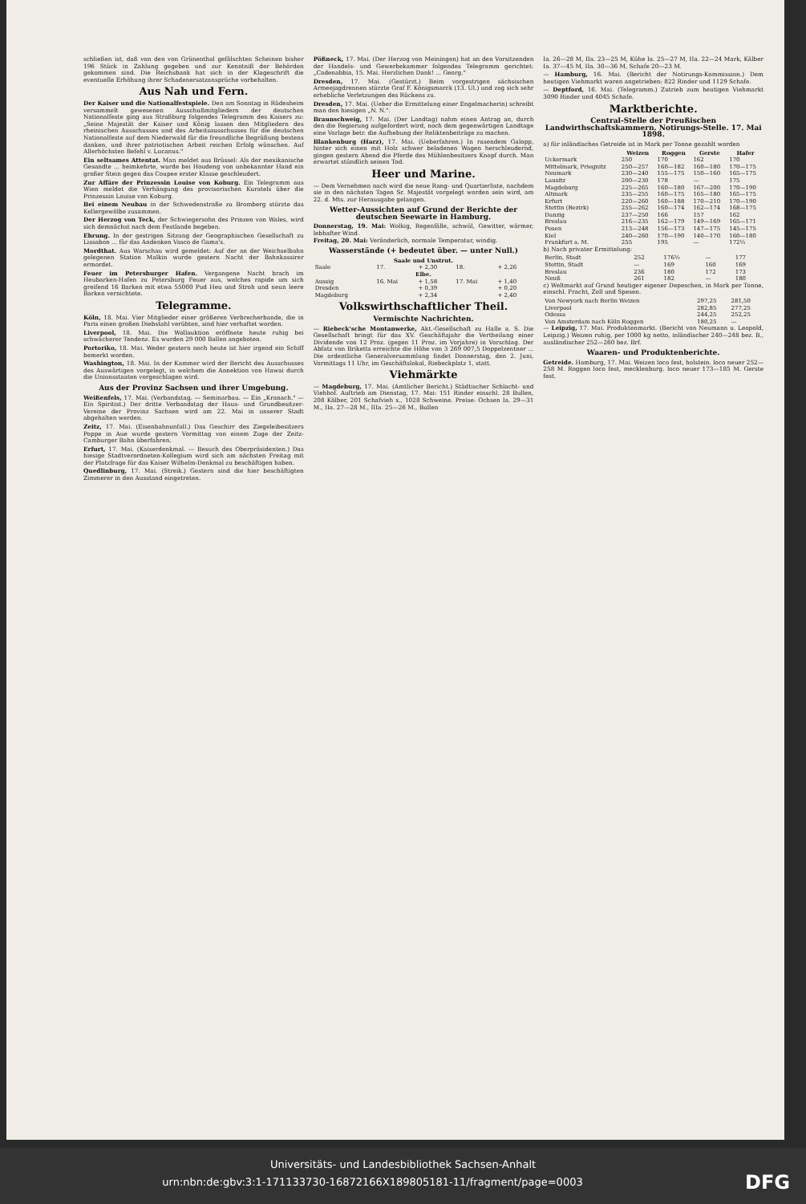schließen ist, daß von den von Grünenthal gefälschten Scheinen bisher 196 Stück in Zahlung gegeben und zur Kenntniß der Behörden gekommen sind. Die Reichsbank hat sich in der Klageschrift die eventuelle Erhöhung ihrer Schadenersatzansprüche vorbehalten.
Aus Nah und Fern.
Der Kaiser und die Nationalfestspiele. Den am Sonntag in Rüdesheim versammelt gewesenen Ausschußmitgliedern der deutschen Nationalfeste ging aus Straßburg folgendes Telegramm des Kaisers zu: „Seine Majestät der Kaiser und König lassen den Mitgliedern des rheinischen Ausschusses und des Arbeitsausschusses für die deutschen Nationalfeste auf dem Niederwald für die freundliche Begrüßung bestens danken, und ihrer patriotischen Arbeit reichen Erfolg wünschen. Auf Allerhöchsten Befehl v. Lucanus."
Ein seltsames Attentat. Man meldet aus Brüssel: Als der mexikanische Gesandte ... heimkehrte, wurde bei Houdeng von unbekannter Hand ein großer Stein gegen das Coupee erster Klasse geschleudert.
Zur Affäre der Prinzessin Louise von Koburg. Ein Telegramm aus Wien meldet die Verhängung des provisorischen Kuratels über die Prinzessin Louise von Koburg.
Bei einem Neubau in der Schwedenstraße zu Bromberg stürzte das Kellergewölbe zusammen.
Der Herzog von Teck, der Schwiegersohn des Prinzen von Wales, wird sich demnächst nach dem Festlande begeben.
Ehrung. In der gestrigen Sitzung der Geographischen Gesellschaft zu Lissabon ... für das Andenken Vasco de Gama's.
Mordthat. Aus Warschau wird gemeldet: Auf der an der Weichselbahn gelegenen Station Malkin wurde gestern Nacht der Bahnkassirer ermordet.
Feuer im Petersburger Hafen. Vergangene Nacht brach im Heubarken-Hafen zu Petersburg Feuer aus, welches rapide um sich greifend 16 Barken mit etwa 55000 Pud Heu und Stroh und neun leere Barken vernichtete.
Telegramme.
Köln, 18. Mai. Vier Mitglieder einer größeren Verbrecherbande, die in Paris einen großen Diebstahl verübten, sind hier verhaftet worden.
Liverpool, 18. Mai. Die Wollauktion eröffnete heute ruhig bei schwächerer Tendenz. Es wurden 29 000 Ballen angeboten.
Portoriko, 18. Mai. Weder gestern noch heute ist hier irgend ein Schiff bemerkt worden.
Washington, 18. Mai. In der Kammer wird der Bericht des Ausschusses des Auswärtigen vorgelegt, in welchem die Annektion von Hawai durch die Unionsstaaten vorgeschlagen wird.
Aus der Provinz Sachsen und ihrer Umgebung.
Weißenfels, 17. Mai. (Verbandstag. — Seminarbau. — Ein „Kranach." — Ein Spiritist.) Der dritte Verbandstag der Haus- und Grundbesitzer-Vereine der Provinz Sachsen wird am 22. Mai in unserer Stadt abgehalten werden.
Zeitz, 17. Mai. (Eisenbahnunfall.) Das Geschirr des Ziegeleibesitzers Poppe in Aue wurde gestern Vormittag von einem Zuge der Zeitz-Camburger Bahn überfahren.
Erfurt, 17. Mai. (Kaiserdenkmal. — Besuch des Oberpräsidenten.) Das hiesige Stadtverordneten-Kollegium wird sich am nächsten Freitag mit der Platzfrage für das Kaiser Wilhelm-Denkmal zu beschäftigen haben.
Quedlinburg, 17. Mai. (Streik.) Gestern sind die hier beschäftigten Zimmerer in den Ausstand eingetreten.
Pößneck, 17. Mai. (Der Herzog von Meiningen) hat an den Vorsitzenden der Handels- und Gewerbekammer folgendes Telegramm gerichtet: „Cadenabbia, 15. Mai. Herzlichen Dank! ... Georg."
Dresden, 17. Mai. (Gestürzt.) Beim vorgestrigen sächsischen Armeejagdrennen stürzte Graf F. Königsmarck (13. Ul.) und zog sich sehr erhebliche Verletzungen des Rückens zu.
Dresden, 17. Mai. (Ueber die Ermittelung einer Engelmacherin) schreibt man den hiesigen „N. N.".
Braunschweig, 17. Mai. (Der Landtag) nahm einen Antrag an, durch den die Regierung aufgefordert wird, noch dem gegenwärtigen Landtage eine Vorlage betr. die Aufhebung der Reliktenbeiträge zu machen.
Blankenburg (Harz), 17. Mai. (Ueberfahren.) In rasendem Galopp, hinter sich einen mit Holz schwer beladenen Wagen herschleudernd, gingen gestern Abend die Pferde des Mühlenbesitzers Knopf durch. Man erwartet stündlich seinen Tod.
Heer und Marine.
— Dem Vernehmen nach wird die neue Rang- und Quartierliste, nachdem sie in den nächsten Tagen Sr. Majestät vorgelegt worden sein wird, am 22. d. Mts. zur Herausgabe gelangen.
Wetter-Aussichten auf Grund der Berichte der deutschen Seewarte in Hamburg.
Donnerstag, 19. Mai: Wolkig, Regenfälle, schwül, Gewitter, wärmer, lebhafter Wind.
Freitag, 20. Mai: Veränderlich, normale Temperatur, windig.
Wasserstände (+ bedeutet über. — unter Null.)
| Saale und Unstrut. | | | | |
| --- | --- | --- | --- | --- |
| Saale | 17. | + 2,30 | 18. | + 2,26 |
| Elbe. | | | | |
| Aussig | 16. Mai | + 1,58 | 17. Mai | + 1,40 |
| Dresden | | + 0,39 | | + 0,20 |
| Magdeburg | | + 2,34 | | + 2,40 |
Volkswirthschaftlicher Theil.
Vermischte Nachrichten.
— Riebeck'sche Montanwerke, Akt.-Gesellschaft zu Halle a. S. Die Gesellschaft bringt für das XV. Geschäftsjahr die Vertheilung einer Dividende von 12 Proz. (gegen 11 Proz. im Vorjahre) in Vorschlag. Der Abfatz von Briketts erreichte die Höhe von 3 269 007,5 Doppelzentner ... Die ordentliche Generalversammlung findet Donnerstag, den 2. Juni, Vormittags 11 Uhr, im Geschäftslokal, Riebeckplatz 1, statt.
Viehmärkte
— Magdeburg, 17. Mai. (Amtlicher Bericht.) Städtischer Schlacht- und Viehhof. Auftrieb am Dienstag, 17. Mai: 151 Rinder einschl. 28 Bullen, 208 Kälber, 201 Schafvieh x., 1028 Schweine. Preise: Ochsen Ia. 29—31 M., IIa. 27—28 M., IIIa. 25—26 M., Bullen
Ia. 26—28 M, IIa. 23—25 M, Kühe Ia. 25—27 M, IIa. 22—24 Mark, Kälber Ia. 37—45 M, IIa. 30—36 M, Schafe 20—23 M.
— Hamburg, 16. Mai. (Bericht der Notirungs-Kommission.) Dem heutigen Viehmarkt waren angetrieben: 822 Rinder und 1129 Schafe.
— Deptford, 16. Mai. (Telegramm.) Zutrieb zum heutigen Viehmarkt 3090 Rinder und 4045 Schafe.
Marktberichte.
Central-Stelle der Preußischen Landwirthschaftskammern. Notirungs-Stelle. 17. Mai 1898.
a) für inländisches Getreide ist in Mark per Tonne gezahlt worden
| | Weizen | Roggen | Gerste | Hafer |
| --- | --- | --- | --- | --- |
| Uckermark | 250 | 170 | 162 | 170 |
| Mittelmark, Priegnitz | 250—257 | 160—182 | 160—180 | 170—175 |
| Neumark | 230—240 | 155—175 | 150—160 | 165—175 |
| Lausitz | 200—230 | 178 | — | 175 |
| Magdeburg | 225—265 | 160—180 | 167—200 | 170—190 |
| Altmark | 235—255 | 160—175 | 165—180 | 165—175 |
| Erfurt | 220—260 | 160—188 | 170—210 | 170—190 |
| Stettin (Bezirk) | 255—262 | 160—174 | 162—174 | 168—175 |
| Danzig | 237—250 | 166 | 157 | 162 |
| Breslau | 216—235 | 162—179 | 149—169 | 165—171 |
| Posen | 213—248 | 156—173 | 147—175 | 145—175 |
| Kiel | 240—260 | 170—190 | 140—170 | 160—180 |
| Frankfurt a. M. | 255 | 195 | — | 172½ |
b) Nach privater Ermittelung:
| Berlin, Stadt | 252 | 176½ | — | 177 |
| Stettin, Stadt | — | 169 | 160 | 169 |
| Breslau | 236 | 180 | 172 | 173 |
| Neuß | 261 | 182 | — | 180 |
c) Weltmarkt auf Grund heutiger eigener Depeschen, in Mark per Tonne, einschl. Fracht, Zoll und Spesen.
| Von Newyork nach Berlin Weizen | 297,25 | 281,50 |
| Liverpool | 282,85 | 277,25 |
| Odessa | 244,25 | 252,25 |
| Von Amsterdam nach Köln Roggen | 180,25 | — |
— Leipzig, 17. Mai. Produktenmarkt. (Bericht von Neumann u. Leopold, Leipzig.) Weizen ruhig, per 1000 kg netto, inländischer 240—248 bez. B., ausländischer 252—260 bez. Brf.
Waaren- und Produktenberichte.
Getreide. Hamburg, 17. Mai. Weizen loco fest, holstein. loco neuer 252—258 M. Roggen loco fest, mecklenburg. loco neuer 173—185 M. Gerste fest.
Universitäts- und Landesbibliothek Sachsen-Anhalt
urn:nbn:de:gbv:3:1-171133730-16872166X189805181-11/fragment/page=0003 DFG